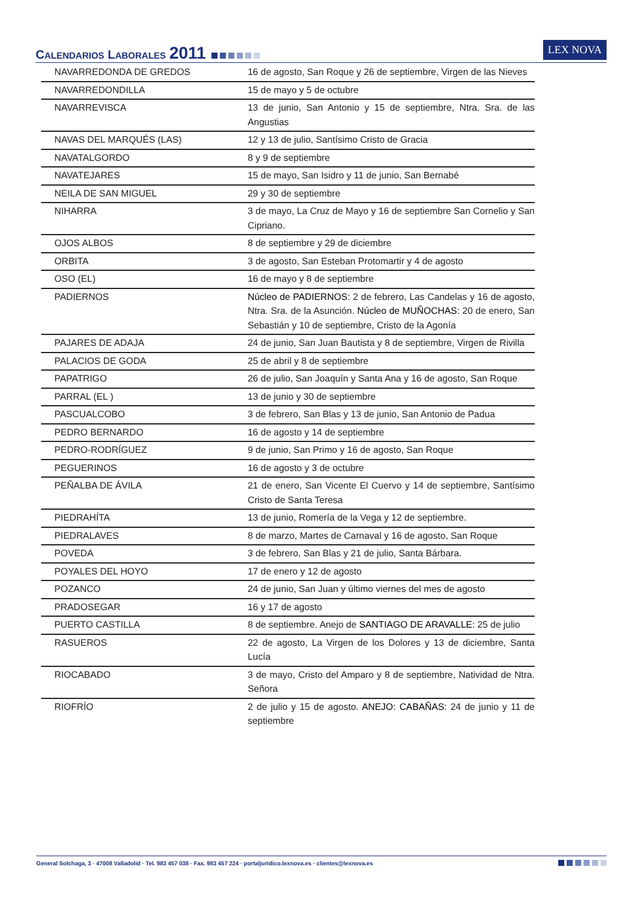CALENDARIOS LABORALES 2011
LEX NOVA
| NAVARREDONDA DE GREDOS | 16 de agosto, San Roque y 26 de septiembre, Virgen de las Nieves |
| NAVARREDONDILLA | 15 de mayo y 5 de octubre |
| NAVARREVISCA | 13 de junio, San Antonio y 15 de septiembre, Ntra. Sra. de las Angustias |
| NAVAS DEL MARQUÉS (LAS) | 12 y 13 de julio, Santísimo Cristo de Gracia |
| NAVATALGORDO | 8 y 9 de septiembre |
| NAVATEJARES | 15 de mayo, San Isidro y 11 de junio, San Bernabé |
| NEILA DE SAN MIGUEL | 29 y 30 de septiembre |
| NIHARRA | 3 de mayo, La Cruz de Mayo y 16 de septiembre San Cornelio y San Cipriano. |
| OJOS ALBOS | 8 de septiembre y 29 de diciembre |
| ORBITA | 3 de agosto, San Esteban Protomartir y 4 de agosto |
| OSO (EL) | 16 de mayo y 8 de septiembre |
| PADIERNOS | Núcleo de PADIERNOS: 2 de febrero, Las Candelas y 16 de agosto, Ntra. Sra. de la Asunción. Núcleo de MUÑOCHAS: 20 de enero, San Sebastián y 10 de septiembre, Cristo de la Agonía |
| PAJARES DE ADAJA | 24 de junio, San Juan Bautista y 8 de septiembre, Virgen de Rivilla |
| PALACIOS DE GODA | 25 de abril y 8 de septiembre |
| PAPATRIGO | 26 de julio, San Joaquín y Santa Ana y 16 de agosto, San Roque |
| PARRAL (EL ) | 13 de junio y 30 de septiembre |
| PASCUALCOBO | 3 de febrero, San Blas y 13 de junio, San Antonio de Padua |
| PEDRO BERNARDO | 16 de agosto y 14 de septiembre |
| PEDRO-RODRÍGUEZ | 9 de junio, San Primo y 16 de agosto, San Roque |
| PEGUERINOS | 16 de agosto y 3 de octubre |
| PEÑALBA DE ÁVILA | 21 de enero, San Vicente El Cuervo y 14 de septiembre, Santísimo Cristo de Santa Teresa |
| PIEDRAHÍTA | 13 de junio, Romería de la Vega y 12 de septiembre. |
| PIEDRALAVES | 8 de marzo, Martes de Carnaval y 16 de agosto, San Roque |
| POVEDA | 3 de febrero, San Blas y 21 de julio, Santa Bárbara. |
| POYALES DEL HOYO | 17 de enero y 12 de agosto |
| POZANCO | 24 de junio, San Juan y último viernes del mes de agosto |
| PRADOSEGAR | 16 y 17 de agosto |
| PUERTO CASTILLA | 8 de septiembre. Anejo de SANTIAGO DE ARAVALLE: 25 de julio |
| RASUEROS | 22 de agosto, La Virgen de los Dolores y 13 de diciembre, Santa Lucía |
| RIOCABADO | 3 de mayo, Cristo del Amparo y 8 de septiembre, Natividad de Ntra. Señora |
| RIOFRÍO | 2 de julio y 15 de agosto. ANEJO: CABAÑAS: 24 de junio y 11 de septiembre |
General Solchaga, 3 · 47008 Valladolid · Tel. 983 457 038 · Fax. 983 457 224 · portaljuridico.lexnova.es · clientes@lexnova.es